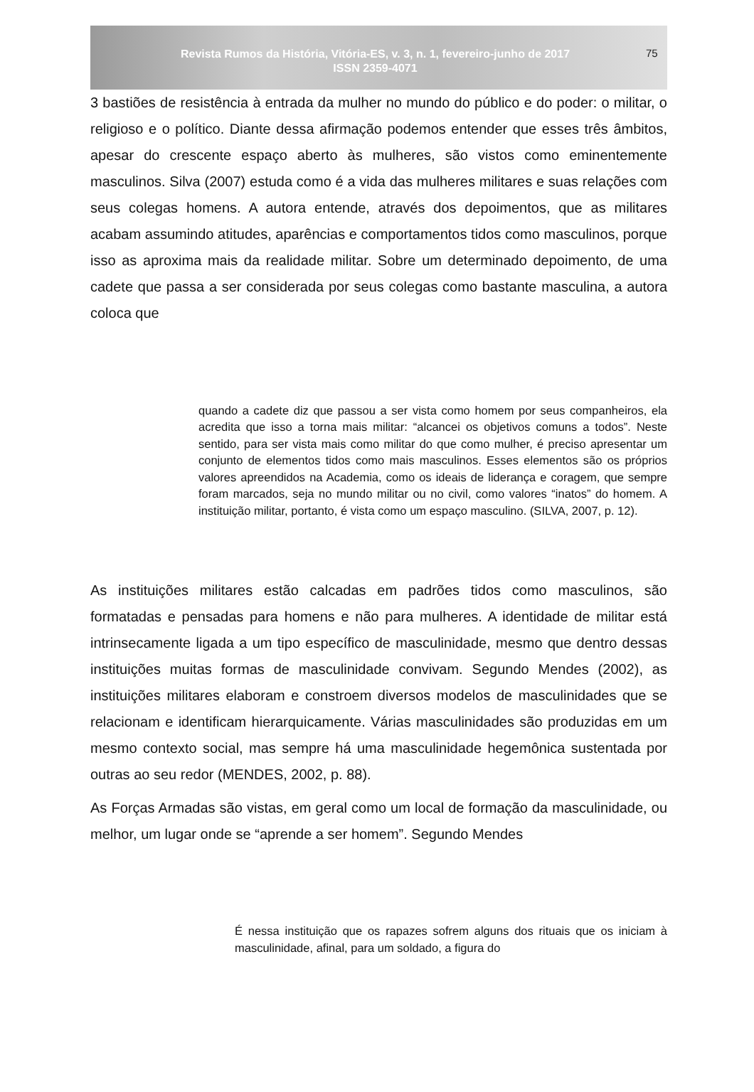Revista Rumos da História, Vitória-ES, v. 3, n. 1, fevereiro-junho de 2017
ISSN 2359-4071
75
3 bastiões de resistência à entrada da mulher no mundo do público e do poder: o militar, o religioso e o político. Diante dessa afirmação podemos entender que esses três âmbitos, apesar do crescente espaço aberto às mulheres, são vistos como eminentemente masculinos. Silva (2007) estuda como é a vida das mulheres militares e suas relações com seus colegas homens. A autora entende, através dos depoimentos, que as militares acabam assumindo atitudes, aparências e comportamentos tidos como masculinos, porque isso as aproxima mais da realidade militar. Sobre um determinado depoimento, de uma cadete que passa a ser considerada por seus colegas como bastante masculina, a autora coloca que
quando a cadete diz que passou a ser vista como homem por seus companheiros, ela acredita que isso a torna mais militar: “alcancei os objetivos comuns a todos”. Neste sentido, para ser vista mais como militar do que como mulher, é preciso apresentar um conjunto de elementos tidos como mais masculinos. Esses elementos são os próprios valores apreendidos na Academia, como os ideais de liderança e coragem, que sempre foram marcados, seja no mundo militar ou no civil, como valores “inatos” do homem. A instituição militar, portanto, é vista como um espaço masculino. (SILVA, 2007, p. 12).
As instituições militares estão calcadas em padrões tidos como masculinos, são formatadas e pensadas para homens e não para mulheres. A identidade de militar está intrinsecamente ligada a um tipo específico de masculinidade, mesmo que dentro dessas instituições muitas formas de masculinidade convivam. Segundo Mendes (2002), as instituições militares elaboram e constroem diversos modelos de masculinidades que se relacionam e identificam hierarquicamente. Várias masculinidades são produzidas em um mesmo contexto social, mas sempre há uma masculinidade hegemônica sustentada por outras ao seu redor (MENDES, 2002, p. 88).
As Forças Armadas são vistas, em geral como um local de formação da masculinidade, ou melhor, um lugar onde se “aprende a ser homem”. Segundo Mendes
É nessa instituição que os rapazes sofrem alguns dos rituais que os iniciam à masculinidade, afinal, para um soldado, a figura do